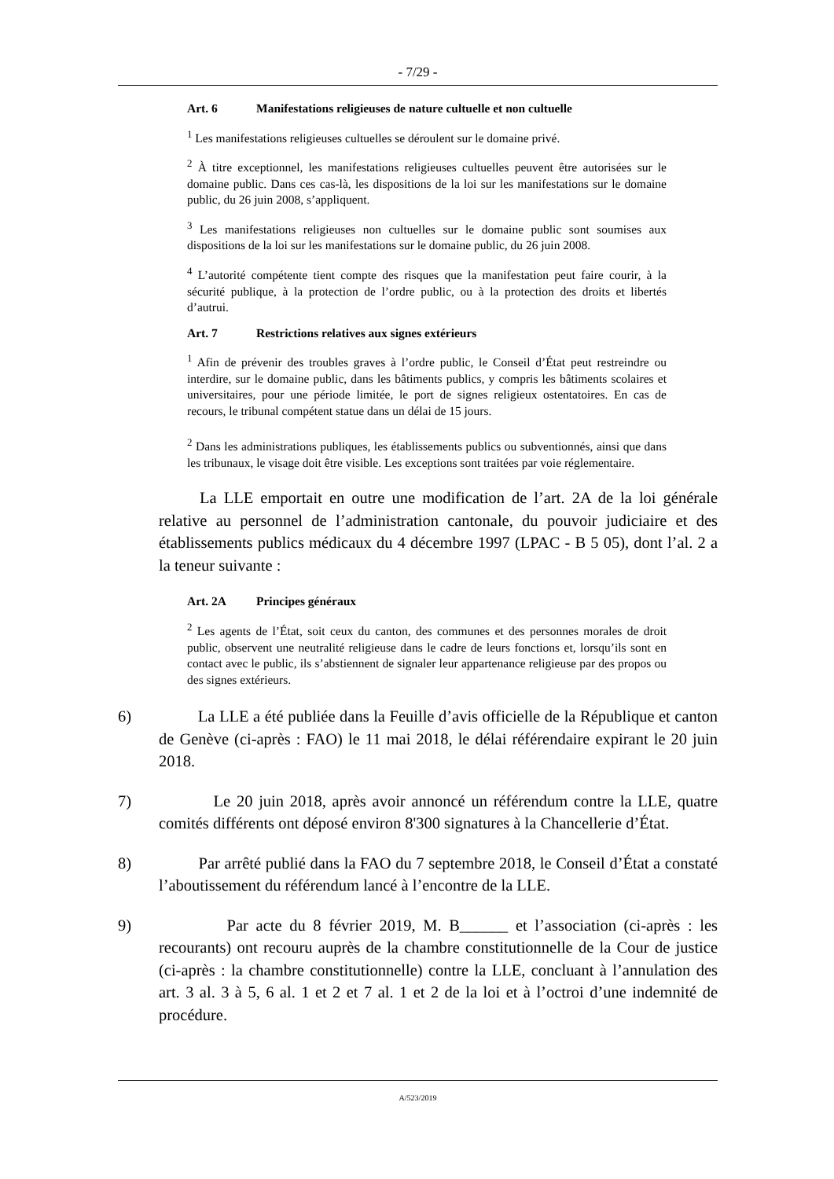- 7/29 -
Art. 6 Manifestations religieuses de nature cultuelle et non cultuelle
<sup>1</sup> Les manifestations religieuses cultuelles se déroulent sur le domaine privé.
<sup>2</sup> À titre exceptionnel, les manifestations religieuses cultuelles peuvent être autorisées sur le domaine public. Dans ces cas-là, les dispositions de la loi sur les manifestations sur le domaine public, du 26 juin 2008, s’appliquent.
<sup>3</sup> Les manifestations religieuses non cultuelles sur le domaine public sont soumises aux dispositions de la loi sur les manifestations sur le domaine public, du 26 juin 2008.
<sup>4</sup> L’autorité compétente tient compte des risques que la manifestation peut faire courir, à la sécurité publique, à la protection de l’ordre public, ou à la protection des droits et libertés d’autrui.
Art. 7 Restrictions relatives aux signes extérieurs
<sup>1</sup> Afin de prévenir des troubles graves à l’ordre public, le Conseil d’État peut restreindre ou interdire, sur le domaine public, dans les bâtiments publics, y compris les bâtiments scolaires et universitaires, pour une période limitée, le port de signes religieux ostentatoires. En cas de recours, le tribunal compétent statue dans un délai de 15 jours.
<sup>2</sup> Dans les administrations publiques, les établissements publics ou subventionnés, ainsi que dans les tribunaux, le visage doit être visible. Les exceptions sont traitées par voie réglementaire.
La LLE emportait en outre une modification de l’art. 2A de la loi générale relative au personnel de l’administration cantonale, du pouvoir judiciaire et des établissements publics médicaux du 4 décembre 1997 (LPAC - B 5 05), dont l’al. 2 a la teneur suivante :
Art. 2A Principes généraux
<sup>2</sup> Les agents de l’État, soit ceux du canton, des communes et des personnes morales de droit public, observent une neutralité religieuse dans le cadre de leurs fonctions et, lorsqu’ils sont en contact avec le public, ils s’abstiennent de signaler leur appartenance religieuse par des propos ou des signes extérieurs.
6) La LLE a été publiée dans la Feuille d’avis officielle de la République et canton de Genève (ci-après : FAO) le 11 mai 2018, le délai référendaire expirant le 20 juin 2018.
7) Le 20 juin 2018, après avoir annoncé un référendum contre la LLE, quatre comités différents ont déposé environ 8'300 signatures à la Chancellerie d’État.
8) Par arrêté publié dans la FAO du 7 septembre 2018, le Conseil d’État a constaté l’aboutissement du référendum lancé à l’encontre de la LLE.
9) Par acte du 8 février 2019, M. B______ et l’association (ci-après : les recourants) ont recouru auprès de la chambre constitutionnelle de la Cour de justice (ci-après : la chambre constitutionnelle) contre la LLE, concluant à l’annulation des art. 3 al. 3 à 5, 6 al. 1 et 2 et 7 al. 1 et 2 de la loi et à l’octroi d’une indemnité de procédure.
A/523/2019